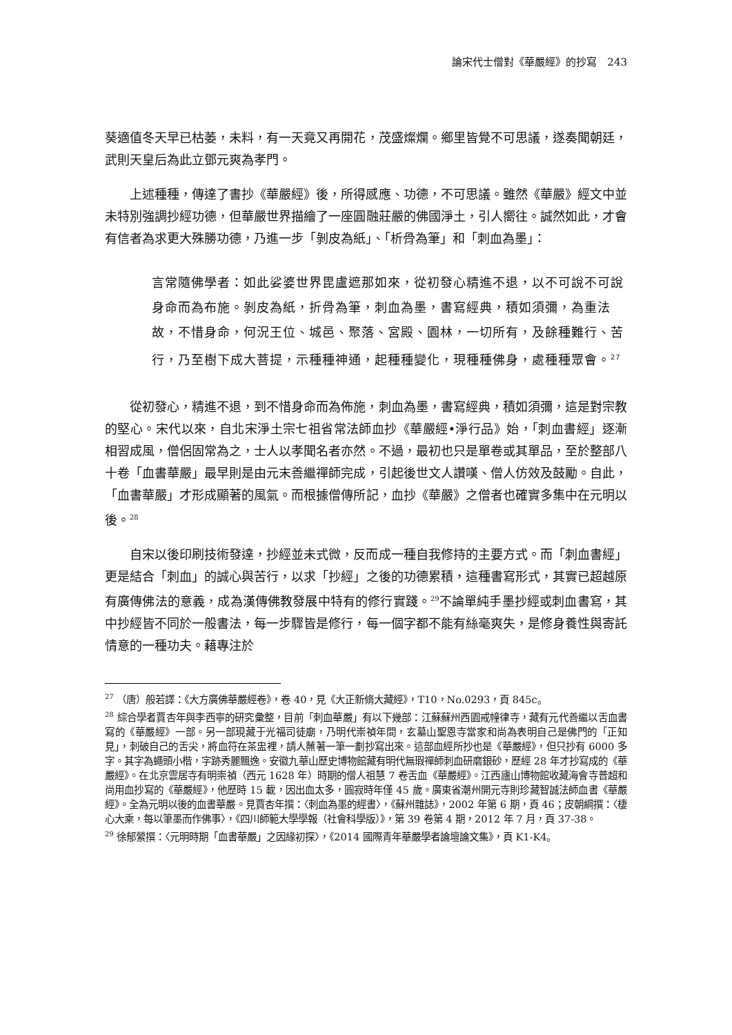論宋代士僧對《華嚴經》的抄寫　243
葵適值冬天早已枯萎，未料，有一天竟又再開花，茂盛燦爛。鄉里皆覺不可思議，遂奏聞朝廷，武則天皇后為此立鄧元爽為孝門。
上述種種，傳達了書抄《華嚴經》後，所得感應、功德，不可思議。雖然《華嚴》經文中並未特別強調抄經功德，但華嚴世界描繪了一座圓融莊嚴的佛國淨土，引人嚮往。誠然如此，才會有信者為求更大殊勝功德，乃進一步「剝皮為紙」、「析骨為筆」和「刺血為墨」：
言常隨佛學者：如此娑婆世界毘盧遮那如來，從初發心精進不退，以不可說不可說身命而為布施。剝皮為紙，折骨為筆，刺血為墨，書寫經典，積如須彌，為重法故，不惜身命，何況王位、城邑、聚落、宮殿、園林，一切所有，及餘種難行、苦行，乃至樹下成大菩提，示種種神通，起種種變化，現種種佛身，處種種眾會。<sup>27</sup>
從初發心，精進不退，到不惜身命而為佈施，刺血為墨，書寫經典，積如須彌，這是對宗教的堅心。宋代以來，自北宋淨土宗七祖省常法師血抄《華嚴經•淨行品》始，「刺血書經」逐漸相習成風，僧侶固常為之，士人以孝聞名者亦然。不過，最初也只是單卷或其單品，至於整部八十卷「血書華嚴」最早則是由元末善繼禪師完成，引起後世文人讚嘆、僧人仿效及鼓勵。自此，「血書華嚴」才形成顯著的風氣。而根據僧傳所記，血抄《華嚴》之僧者也確實多集中在元明以後。<sup>28</sup>
自宋以後印刷技術發達，抄經並未式微，反而成一種自我修持的主要方式。而「刺血書經」更是結合「刺血」的誠心與苦行，以求「抄經」之後的功德累積，這種書寫形式，其實已超越原有廣傳佛法的意義，成為漢傳佛教發展中特有的修行實踐。<sup>29</sup>不論單純手墨抄經或刺血書寫，其中抄經皆不同於一般書法，每一步驟皆是修行，每一個字都不能有絲毫爽失，是修身養性與寄託情意的一種功夫。藉專注於
<sup>27</sup> （唐）般若譯：《大方廣佛華嚴經卷》，卷 40，見《大正新脩大藏經》，T10，No.0293，頁 845c。
<sup>28</sup> 綜合學者賈杏年與李西寧的研究彙整，目前「刺血華嚴」有以下幾部：江蘇蘇州西園戒幢律寺，藏有元代善繼以舌血書寫的《華嚴經》一部。另一部現藏于光福司徒廟，乃明代崇禎年間，玄墓山聖恩寺當家和尚為表明自己是佛門的「正知見」，刺破自己的舌尖，將血符在茶盅裡，請人蘸著一筆一劃抄寫出來。這部血經所抄也是《華嚴經》，但只抄有 6000 多字。其字為蠅頭小楷，字跡秀麗飄逸。安徽九華山歷史博物館藏有明代無瑕禪師刺血研磨銀砂，歷經 28 年才抄寫成的《華嚴經》。在北京雲居寺有明崇禎（西元 1628 年）時期的僧人祖慧 7 卷舌血《華嚴經》。江西廬山博物館收藏海會寺普超和尚用血抄寫的《華嚴經》，他歷時 15 載，因出血太多，圓寂時年僅 45 歲。廣東省潮州開元寺則珍藏智誠法師血書《華嚴經》。全為元明以後的血書華嚴。見賈杏年撰：〈刺血為墨的經書〉，《蘇州雜誌》，2002 年第 6 期，頁 46；皮朝綱撰：〈棲心大乘，每以筆墨而作佛事〉，《四川師範大學學報（社會科學版）》，第 39 卷第 4 期，2012 年 7 月，頁 37-38。
<sup>29</sup> 徐郁縈撰：〈元明時期「血書華嚴」之因緣初探〉，《2014 國際青年華嚴學者論壇論文集》，頁 K1-K4。